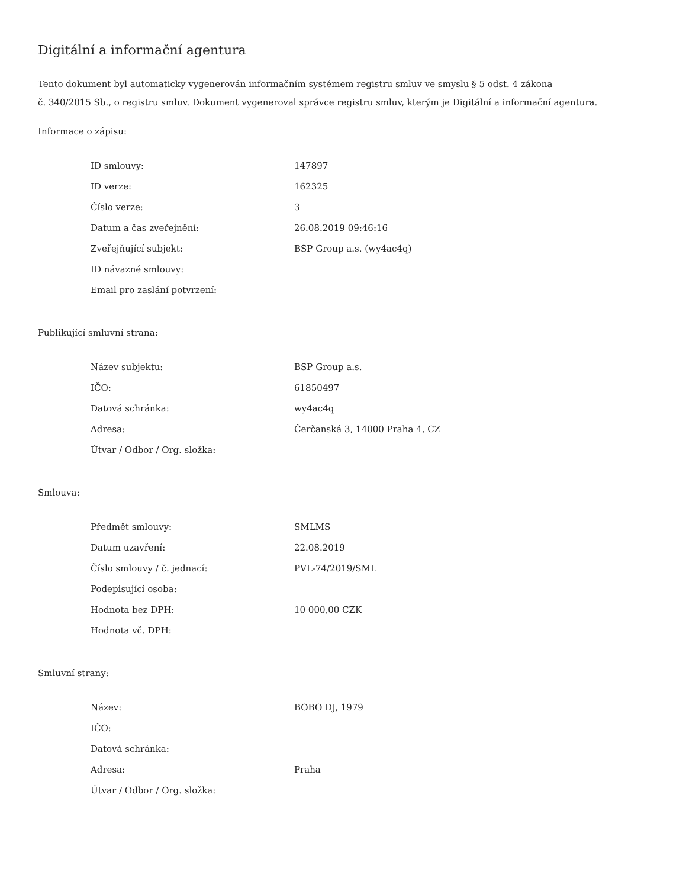Digitální a informační agentura
Tento dokument byl automaticky vygenerován informačním systémem registru smluv ve smyslu § 5 odst. 4 zákona
č. 340/2015 Sb., o registru smluv. Dokument vygeneroval správce registru smluv, kterým je Digitální a informační agentura.
Informace o zápisu:
| ID smlouvy: | 147897 |
| ID verze: | 162325 |
| Číslo verze: | 3 |
| Datum a čas zveřejnění: | 26.08.2019 09:46:16 |
| Zveřejňující subjekt: | BSP Group a.s. (wy4ac4q) |
| ID návazné smlouvy: | |
| Email pro zaslání potvrzení: | |
Publikující smluvní strana:
| Název subjektu: | BSP Group a.s. |
| IČO: | 61850497 |
| Datová schránka: | wy4ac4q |
| Adresa: | Čerčanská 3, 14000 Praha 4, CZ |
| Útvar / Odbor / Org. složka: | |
Smlouva:
| Předmět smlouvy: | SMLMS |
| Datum uzavření: | 22.08.2019 |
| Číslo smlouvy / č. jednací: | PVL-74/2019/SML |
| Podepisující osoba: | |
| Hodnota bez DPH: | 10 000,00 CZK |
| Hodnota vč. DPH: | |
Smluvní strany:
| Název: | BOBO DJ, 1979 |
| IČO: | |
| Datová schránka: | |
| Adresa: | Praha |
| Útvar / Odbor / Org. složka: | |